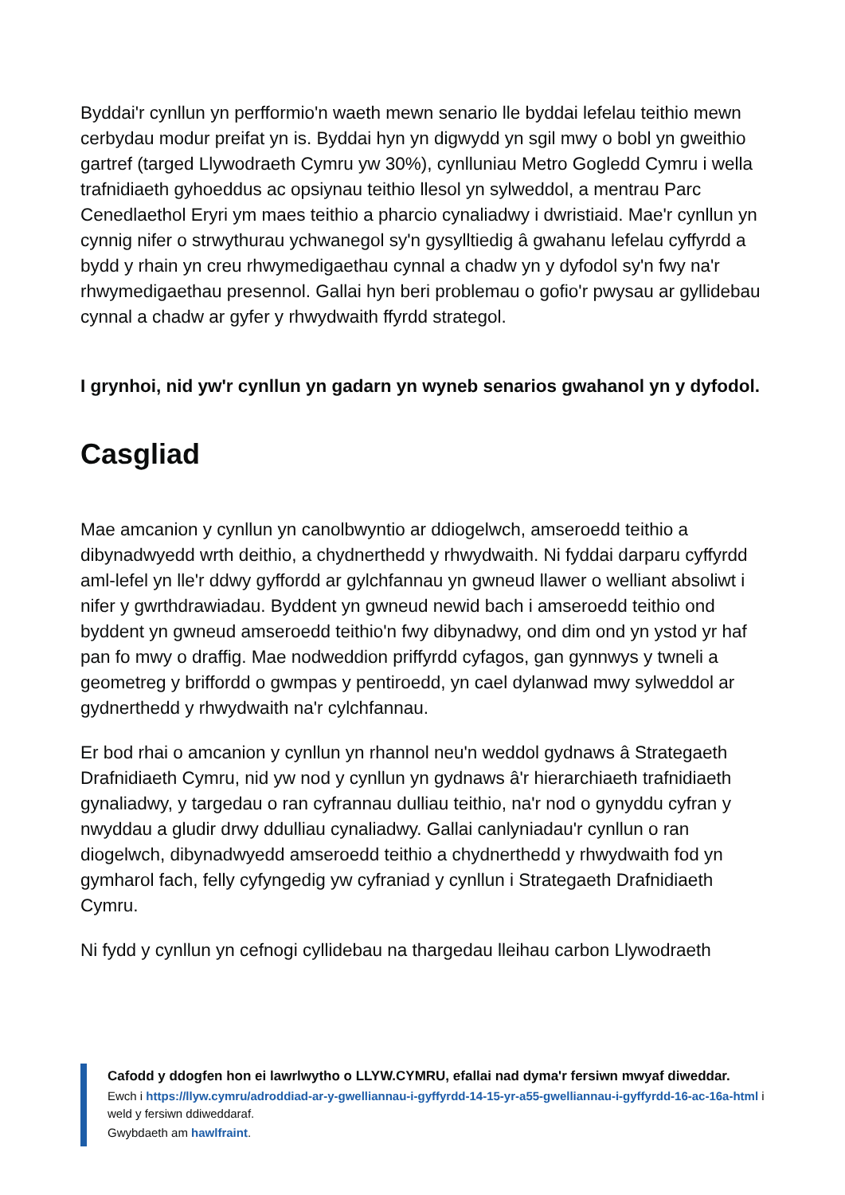Byddai'r cynllun yn perfformio'n waeth mewn senario lle byddai lefelau teithio mewn cerbydau modur preifat yn is. Byddai hyn yn digwydd yn sgil mwy o bobl yn gweithio gartref (targed Llywodraeth Cymru yw 30%), cynlluniau Metro Gogledd Cymru i wella trafnidiaeth gyhoeddus ac opsiynau teithio llesol yn sylweddol, a mentrau Parc Cenedlaethol Eryri ym maes teithio a pharcio cynaliadwy i dwristiaid. Mae'r cynllun yn cynnig nifer o strwythurau ychwanegol sy'n gysylltiedig â gwahanu lefelau cyffyrdd a bydd y rhain yn creu rhwymedigaethau cynnal a chadw yn y dyfodol sy'n fwy na'r rhwymedigaethau presennol. Gallai hyn beri problemau o gofio'r pwysau ar gyllidebau cynnal a chadw ar gyfer y rhwydwaith ffyrdd strategol.
I grynhoi, nid yw'r cynllun yn gadarn yn wyneb senarios gwahanol yn y dyfodol.
Casgliad
Mae amcanion y cynllun yn canolbwyntio ar ddiogelwch, amseroedd teithio a dibynadwyedd wrth deithio, a chydnerthedd y rhwydwaith. Ni fyddai darparu cyffyrdd aml-lefel yn lle'r ddwy gyffordd ar gylchfannau yn gwneud llawer o welliant absoliwt i nifer y gwrthdrawiadau. Byddent yn gwneud newid bach i amseroedd teithio ond byddent yn gwneud amseroedd teithio'n fwy dibynadwy, ond dim ond yn ystod yr haf pan fo mwy o draffig. Mae nodweddion priffyrdd cyfagos, gan gynnwys y twneli a geometreg y briffordd o gwmpas y pentiroedd, yn cael dylanwad mwy sylweddol ar gydnerthedd y rhwydwaith na'r cylchfannau.
Er bod rhai o amcanion y cynllun yn rhannol neu'n weddol gydnaws â Strategaeth Drafnidiaeth Cymru, nid yw nod y cynllun yn gydnaws â'r hierarchiaeth trafnidiaeth gynaliadwy, y targedau o ran cyfrannau dulliau teithio, na'r nod o gynyddu cyfran y nwyddau a gludir drwy ddulliau cynaliadwy. Gallai canlyniadau'r cynllun o ran diogelwch, dibynadwyedd amseroedd teithio a chydnerthedd y rhwydwaith fod yn gymharol fach, felly cyfyngedig yw cyfraniad y cynllun i Strategaeth Drafnidiaeth Cymru.
Ni fydd y cynllun yn cefnogi cyllidebau na thargedau lleihau carbon Llywodraeth
Cafodd y ddogfen hon ei lawrlwytho o LLYW.CYMRU, efallai nad dyma'r fersiwn mwyaf diweddar.
Ewch i https://llyw.cymru/adroddiad-ar-y-gwelliannau-i-gyffyrdd-14-15-yr-a55-gwelliannau-i-gyffyrdd-16-ac-16a-html i weld y fersiwn ddiweddaraf.
Gwybdaeth am hawlfraint.